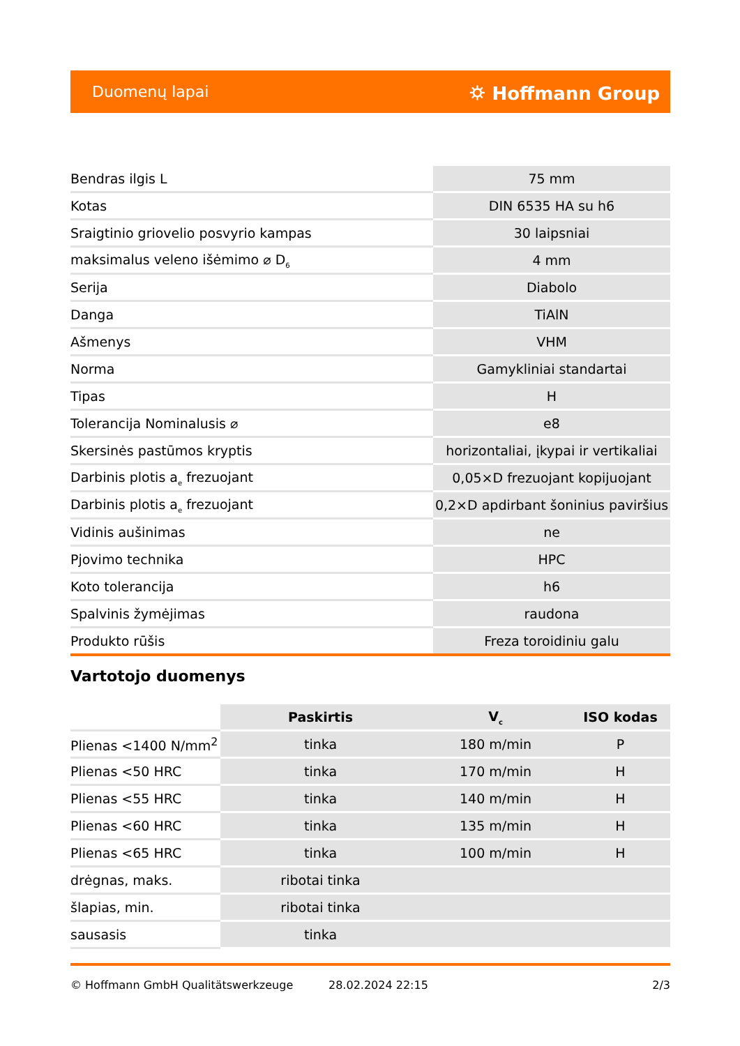Duomenų lapai ⛭ Hoffmann Group
| Bendras ilgis L | 75 mm |
| Kotas | DIN 6535 HA su h6 |
| Sraigtinio griovelio posvyrio kampas | 30 laipsniai |
| maksimalus veleno išėmimo ⌀ D<sub>6</sub> | 4 mm |
| Serija | Diabolo |
| Danga | TiAlN |
| Ašmenys | VHM |
| Norma | Gamykliniai standartai |
| Tipas | H |
| Tolerancija Nominalusis ⌀ | e8 |
| Skersinės pastūmos kryptis | horizontaliai, įkypai ir vertikaliai |
| Darbinis plotis a<sub>e</sub> frezuojant | 0,05×D frezuojant kopijuojant |
| Darbinis plotis a<sub>e</sub> frezuojant | 0,2×D apdirbant šoninius paviršius |
| Vidinis aušinimas | ne |
| Pjovimo technika | HPC |
| Koto tolerancija | h6 |
| Spalvinis žymėjimas | raudona |
| Produkto rūšis | Freza toroidiniu galu |
Vartotojo duomenys
| | Paskirtis | V<sub>c</sub> | ISO kodas |
| Plienas <1400 N/mm<sup>2</sup> | tinka | 180 m/min | P |
| Plienas <50 HRC | tinka | 170 m/min | H |
| Plienas <55 HRC | tinka | 140 m/min | H |
| Plienas <60 HRC | tinka | 135 m/min | H |
| Plienas <65 HRC | tinka | 100 m/min | H |
| drėgnas, maks. | ribotai tinka | | |
| šlapias, min. | ribotai tinka | | |
| sausasis | tinka | | |
© Hoffmann GmbH Qualitätswerkzeuge 28.02.2024 22:15 2/3